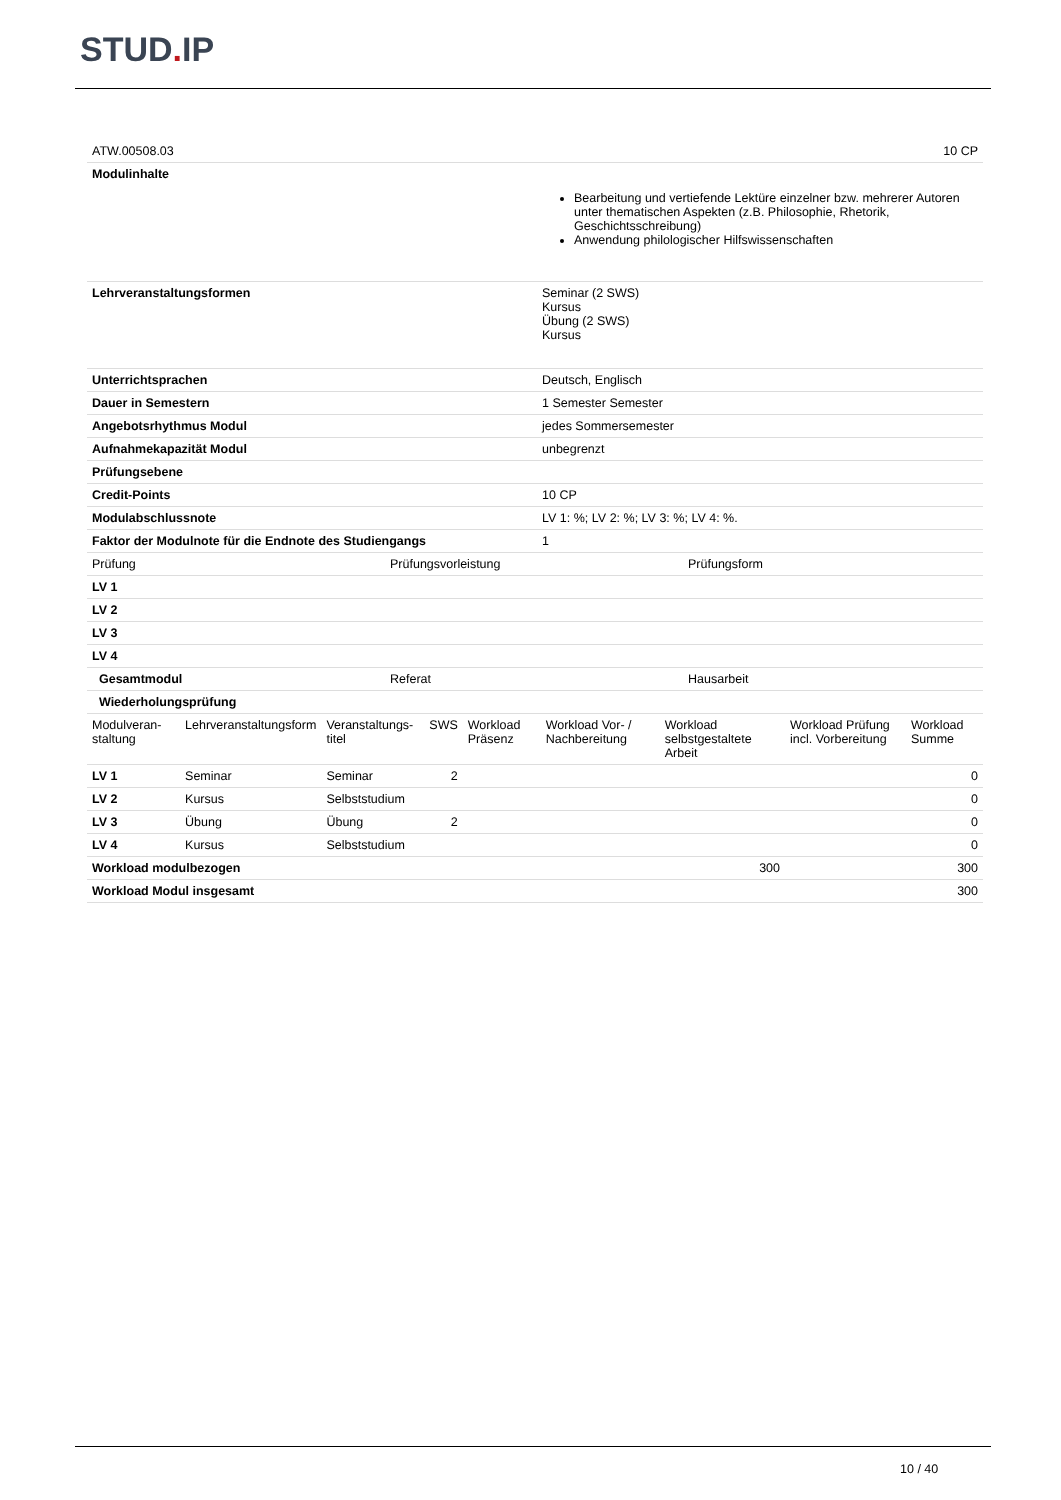STUD. IP
| ATW.00508.03 | 10 CP |
| Modulinhalte Bearbeitung und vertiefende Lektüre einzelner bzw. mehrerer Autoren unter thematischen Aspekten (z.B. Philosophie, Rhetorik, Geschichtsschreibung) Anwendung philologischer Hilfswissenschaften | |
| Lehrveranstaltungsformen | Seminar (2 SWS) Kursus Übung (2 SWS) Kursus |
| Unterrichtsprachen | Deutsch, Englisch |
| Dauer in Semestern | 1 Semester Semester |
| Angebotsrhythmus Modul | jedes Sommersemester |
| Aufnahmekapazität Modul | unbegrenzt |
| Prüfungsebene | |
| Credit-Points | 10 CP |
| Modulabschlussnote | LV 1: %; LV 2: %; LV 3: %; LV 4: %. |
| Faktor der Modulnote für die Endnote des Studiengangs | 1 |
| Prüfung | Prüfungsvorleistung | Prüfungsform |
| LV 1 | | |
| LV 2 | | |
| LV 3 | | |
| LV 4 | | |
| Gesamtmodul | Referat | Hausarbeit |
| Wiederholungsprüfung | | |
| Modulveran-staltung | Lehrveranstaltungsform | Veranstaltungs-titel | SWS | Workload Präsenz | Workload Vor- / Nachbereitung | Workload selbstgestaltete Arbeit | Workload Prüfung incl. Vorbereitung | Workload Summe |
| --- | --- | --- | --- | --- | --- | --- | --- | --- |
| LV 1 | Seminar | Seminar | 2 | | | | | 0 |
| LV 2 | Kursus | Selbststudium | | | | | | 0 |
| LV 3 | Übung | Übung | 2 | | | | | 0 |
| LV 4 | Kursus | Selbststudium | | | | | | 0 |
| Workload modulbezogen 300 | | | | | | | | 300 |
| Workload Modul insgesamt | | | | | | | | 300 |
10 / 40